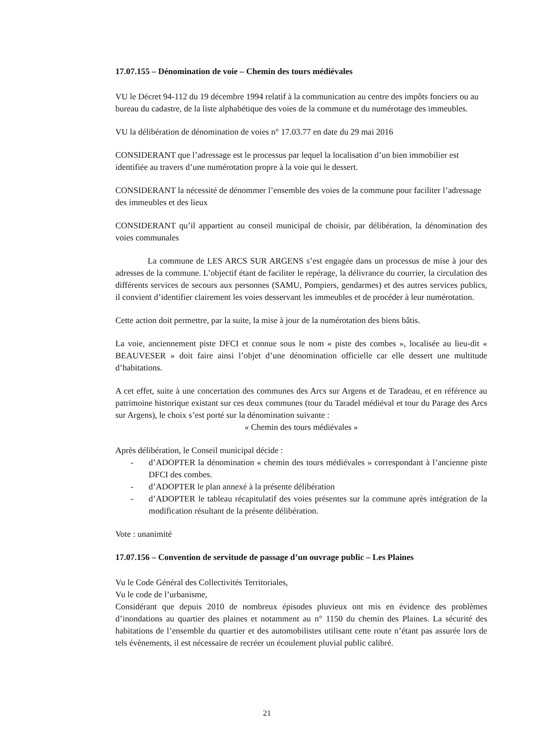17.07.155 – Dénomination de voie – Chemin des tours médiévales
VU le Décret 94-112 du 19 décembre 1994 relatif à la communication au centre des impôts fonciers ou au bureau du cadastre, de la liste alphabétique des voies de la commune et du numérotage des immeubles.
VU la délibération de dénomination de voies n° 17.03.77 en date du 29 mai 2016
CONSIDERANT que l’adressage est le processus par lequel la localisation d’un bien immobilier est identifiée au travers d’une numérotation propre à la voie qui le dessert.
CONSIDERANT la nécessité de dénommer l’ensemble des voies de la commune pour faciliter l’adressage des immeubles et des lieux
CONSIDERANT qu’il appartient au conseil municipal de choisir, par délibération, la dénomination des voies communales
La commune de LES ARCS SUR ARGENS s’est engagée dans un processus de mise à jour des adresses de la commune. L’objectif étant de faciliter le repérage, la délivrance du courrier, la circulation des différents services de secours aux personnes (SAMU, Pompiers, gendarmes) et des autres services publics, il convient d’identifier clairement les voies desservant les immeubles et de procéder à leur numérotation.
Cette action doit permettre, par la suite, la mise à jour de la numérotation des biens bâtis.
La voie, anciennement piste DFCI et connue sous le nom « piste des combes », localisée au lieu-dit « BEAUVESER » doit faire ainsi l’objet d’une dénomination officielle car elle dessert une multitude d’habitations.
A cet effet, suite à une concertation des communes des Arcs sur Argens et de Taradeau, et en référence au patrimoine historique existant sur ces deux communes (tour du Taradel médiéval et tour du Parage des Arcs sur Argens), le choix s’est porté sur la dénomination suivante :
« Chemin des tours médiévales »
Après délibération, le Conseil municipal décide :
- d’ADOPTER la dénomination « chemin des tours médiévales » correspondant à l’ancienne piste DFCI des combes.
- d’ADOPTER le plan annexé à la présente délibération
- d’ADOPTER le tableau récapitulatif des voies présentes sur la commune après intégration de la modification résultant de la présente délibération.
Vote : unanimité
17.07.156 – Convention de servitude de passage d’un ouvrage public – Les Plaines
Vu le Code Général des Collectivités Territoriales,
Vu le code de l’urbanisme,
Considérant que depuis 2010 de nombreux épisodes pluvieux ont mis en évidence des problèmes d’inondations au quartier des plaines et notamment au n° 1150 du chemin des Plaines. La sécurité des habitations de l’ensemble du quartier et des automobilistes utilisant cette route n’étant pas assurée lors de tels évènements, il est nécessaire de recréer un écoulement pluvial public calibré.
21